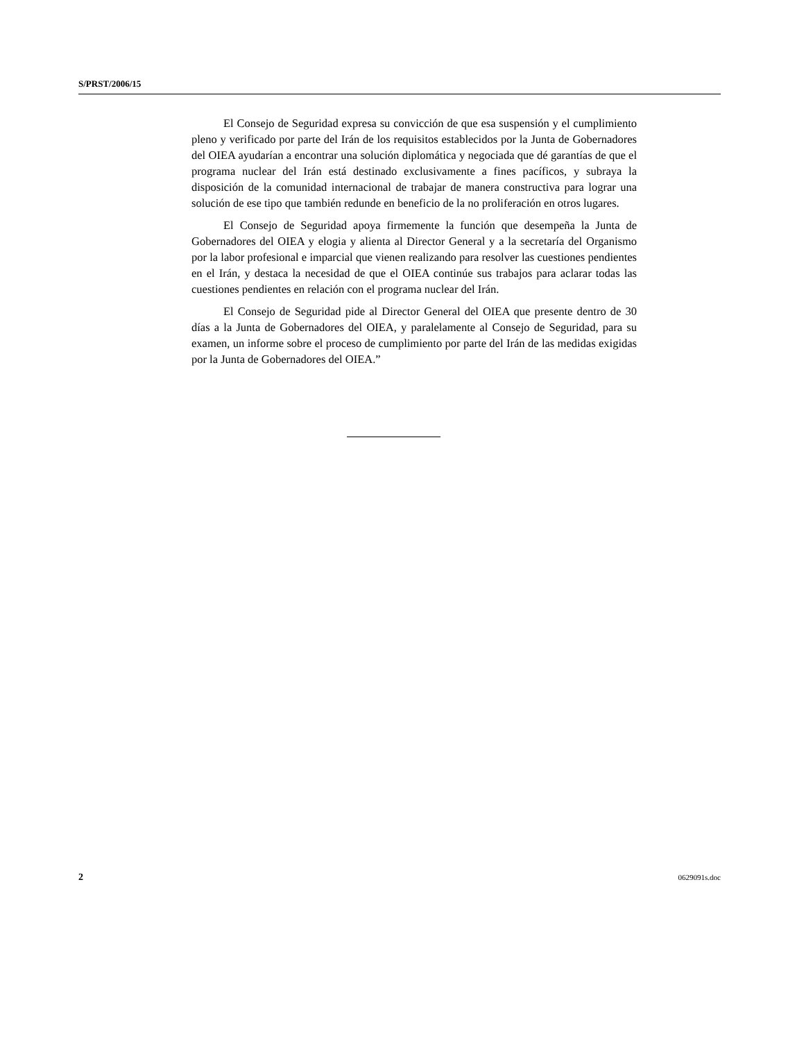S/PRST/2006/15
El Consejo de Seguridad expresa su convicción de que esa suspensión y el cumplimiento pleno y verificado por parte del Irán de los requisitos establecidos por la Junta de Gobernadores del OIEA ayudarían a encontrar una solución diplomática y negociada que dé garantías de que el programa nuclear del Irán está destinado exclusivamente a fines pacíficos, y subraya la disposición de la comunidad internacional de trabajar de manera constructiva para lograr una solución de ese tipo que también redunde en beneficio de la no proliferación en otros lugares.
El Consejo de Seguridad apoya firmemente la función que desempeña la Junta de Gobernadores del OIEA y elogia y alienta al Director General y a la secretaría del Organismo por la labor profesional e imparcial que vienen realizando para resolver las cuestiones pendientes en el Irán, y destaca la necesidad de que el OIEA continúe sus trabajos para aclarar todas las cuestiones pendientes en relación con el programa nuclear del Irán.
El Consejo de Seguridad pide al Director General del OIEA que presente dentro de 30 días a la Junta de Gobernadores del OIEA, y paralelamente al Consejo de Seguridad, para su examen, un informe sobre el proceso de cumplimiento por parte del Irán de las medidas exigidas por la Junta de Gobernadores del OIEA.”
2 0629091s.doc